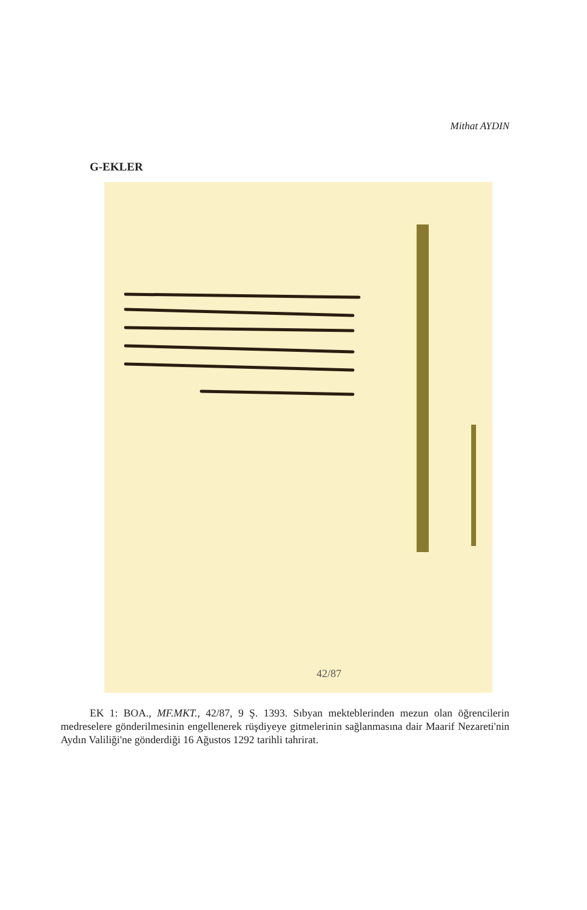Mithat AYDIN
G-EKLER
42/87
EK 1: BOA., MF.MKT., 42/87, 9 Ş. 1393. Sıbyan mekteblerinden mezun olan öğrencilerin medreselere gönderilmesinin engellenerek rüşdiyeye gitmelerinin sağlanmasına dair Maarif Nezareti'nin Aydın Valiliği'ne gönderdiği 16 Ağustos 1292 tarihli tahrirat.